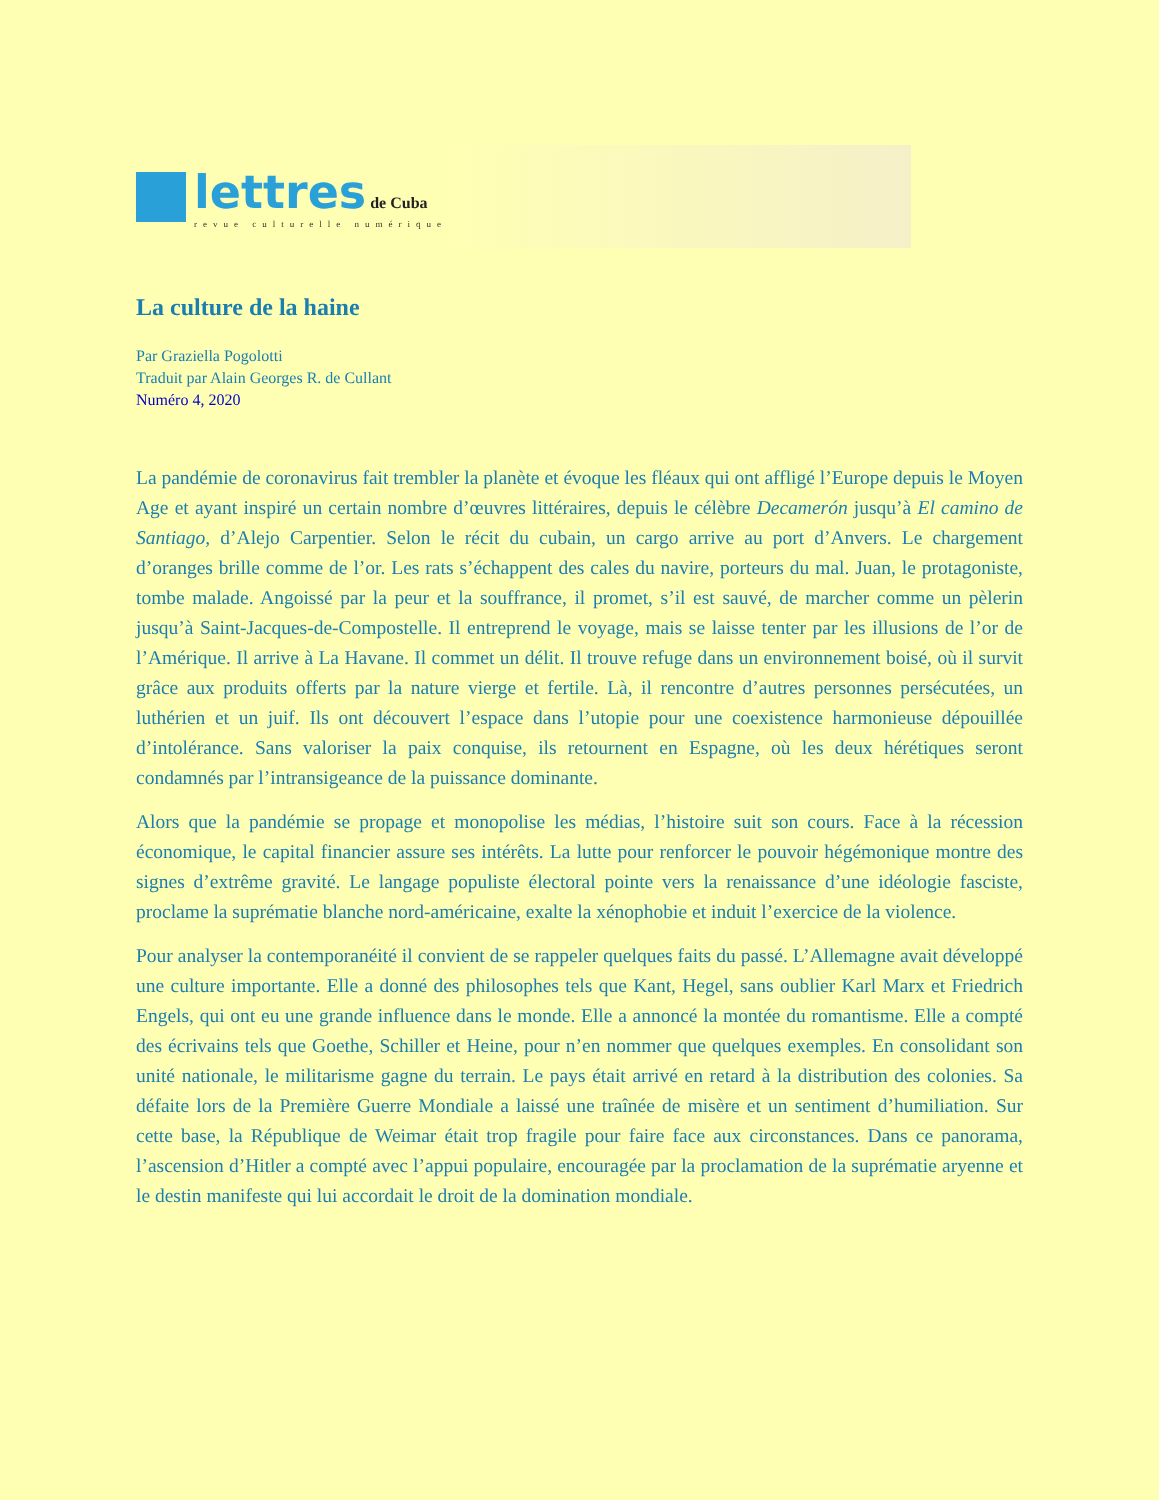lettres de Cuba
revue culturelle numérique
La culture de la haine
Par Graziella Pogolotti
Traduit par Alain Georges R. de Cullant
Numéro 4, 2020
La pandémie de coronavirus fait trembler la planète et évoque les fléaux qui ont affligé l’Europe depuis le Moyen Age et ayant inspiré un certain nombre d’œuvres littéraires, depuis le célèbre Decamerón jusqu’à El camino de Santiago, d’Alejo Carpentier. Selon le récit du cubain, un cargo arrive au port d’Anvers. Le chargement d’oranges brille comme de l’or. Les rats s’échappent des cales du navire, porteurs du mal. Juan, le protagoniste, tombe malade. Angoissé par la peur et la souffrance, il promet, s’il est sauvé, de marcher comme un pèlerin jusqu’à Saint-Jacques-de-Compostelle. Il entreprend le voyage, mais se laisse tenter par les illusions de l’or de l’Amérique. Il arrive à La Havane. Il commet un délit. Il trouve refuge dans un environnement boisé, où il survit grâce aux produits offerts par la nature vierge et fertile. Là, il rencontre d’autres personnes persécutées, un luthérien et un juif. Ils ont découvert l’espace dans l’utopie pour une coexistence harmonieuse dépouillée d’intolérance. Sans valoriser la paix conquise, ils retournent en Espagne, où les deux hérétiques seront condamnés par l’intransigeance de la puissance dominante.
Alors que la pandémie se propage et monopolise les médias, l’histoire suit son cours. Face à la récession économique, le capital financier assure ses intérêts. La lutte pour renforcer le pouvoir hégémonique montre des signes d’extrême gravité. Le langage populiste électoral pointe vers la renaissance d’une idéologie fasciste, proclame la suprématie blanche nord-américaine, exalte la xénophobie et induit l’exercice de la violence.
Pour analyser la contemporanéité il convient de se rappeler quelques faits du passé. L’Allemagne avait développé une culture importante. Elle a donné des philosophes tels que Kant, Hegel, sans oublier Karl Marx et Friedrich Engels, qui ont eu une grande influence dans le monde. Elle a annoncé la montée du romantisme. Elle a compté des écrivains tels que Goethe, Schiller et Heine, pour n’en nommer que quelques exemples. En consolidant son unité nationale, le militarisme gagne du terrain. Le pays était arrivé en retard à la distribution des colonies. Sa défaite lors de la Première Guerre Mondiale a laissé une traînée de misère et un sentiment d’humiliation. Sur cette base, la République de Weimar était trop fragile pour faire face aux circonstances. Dans ce panorama, l’ascension d’Hitler a compté avec l’appui populaire, encouragée par la proclamation de la suprématie aryenne et le destin manifeste qui lui accordait le droit de la domination mondiale.